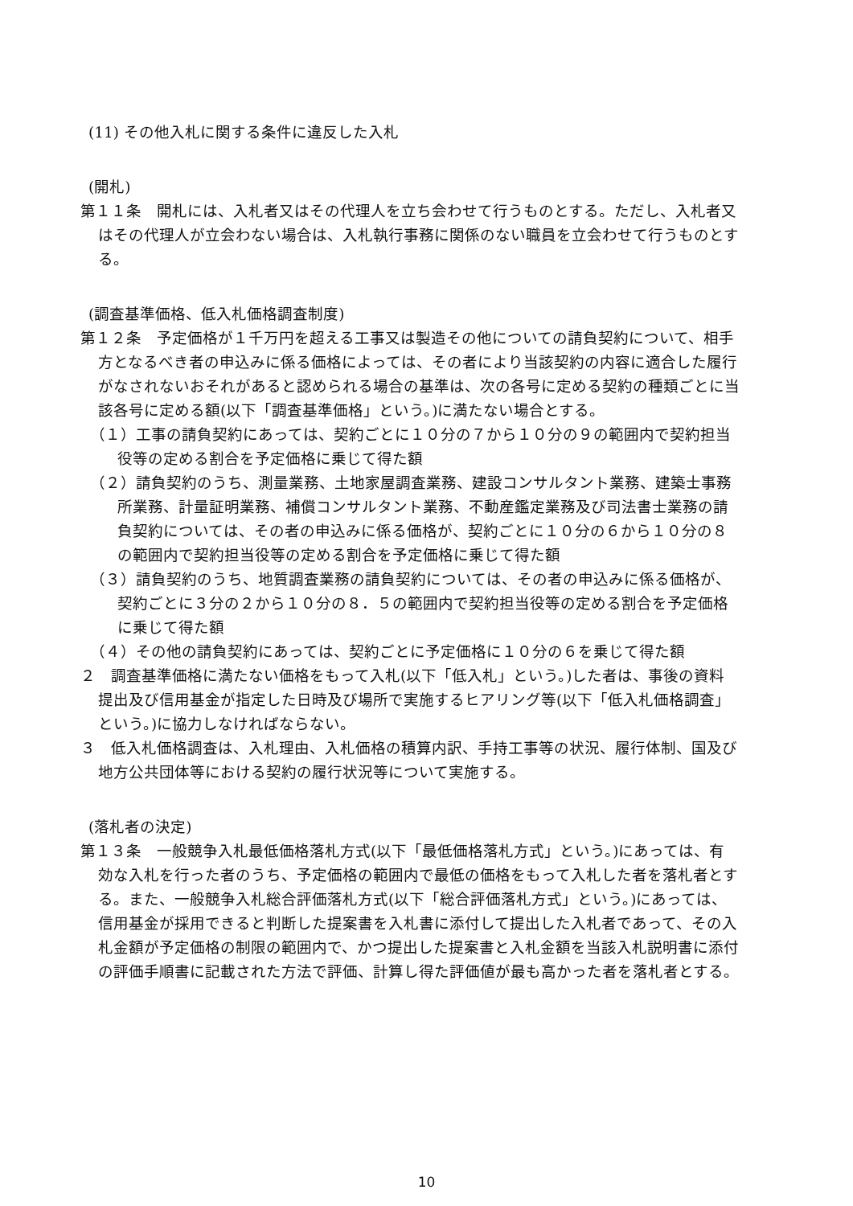(11) その他入札に関する条件に違反した入札
(開札)
第１１条　開札には、入札者又はその代理人を立ち会わせて行うものとする。ただし、入札者又はその代理人が立会わない場合は、入札執行事務に関係のない職員を立会わせて行うものとする。
(調査基準価格、低入札価格調査制度)
第１２条　予定価格が１千万円を超える工事又は製造その他についての請負契約について、相手方となるべき者の申込みに係る価格によっては、その者により当該契約の内容に適合した履行がなされないおそれがあると認められる場合の基準は、次の各号に定める契約の種類ごとに当該各号に定める額(以下「調査基準価格」という。)に満たない場合とする。
（１）工事の請負契約にあっては、契約ごとに１０分の７から１０分の９の範囲内で契約担当役等の定める割合を予定価格に乗じて得た額
（２）請負契約のうち、測量業務、土地家屋調査業務、建設コンサルタント業務、建築士事務所業務、計量証明業務、補償コンサルタント業務、不動産鑑定業務及び司法書士業務の請負契約については、その者の申込みに係る価格が、契約ごとに１０分の６から１０分の８の範囲内で契約担当役等の定める割合を予定価格に乗じて得た額
（３）請負契約のうち、地質調査業務の請負契約については、その者の申込みに係る価格が、契約ごとに３分の２から１０分の８．５の範囲内で契約担当役等の定める割合を予定価格に乗じて得た額
（４）その他の請負契約にあっては、契約ごとに予定価格に１０分の６を乗じて得た額
２　調査基準価格に満たない価格をもって入札(以下「低入札」という。)した者は、事後の資料提出及び信用基金が指定した日時及び場所で実施するヒアリング等(以下「低入札価格調査」という。)に協力しなければならない。
３　低入札価格調査は、入札理由、入札価格の積算内訳、手持工事等の状況、履行体制、国及び地方公共団体等における契約の履行状況等について実施する。
(落札者の決定)
第１３条　一般競争入札最低価格落札方式(以下「最低価格落札方式」という。)にあっては、有効な入札を行った者のうち、予定価格の範囲内で最低の価格をもって入札した者を落札者とする。また、一般競争入札総合評価落札方式(以下「総合評価落札方式」という。)にあっては、信用基金が採用できると判断した提案書を入札書に添付して提出した入札者であって、その入札金額が予定価格の制限の範囲内で、かつ提出した提案書と入札金額を当該入札説明書に添付の評価手順書に記載された方法で評価、計算し得た評価値が最も高かった者を落札者とする。
10